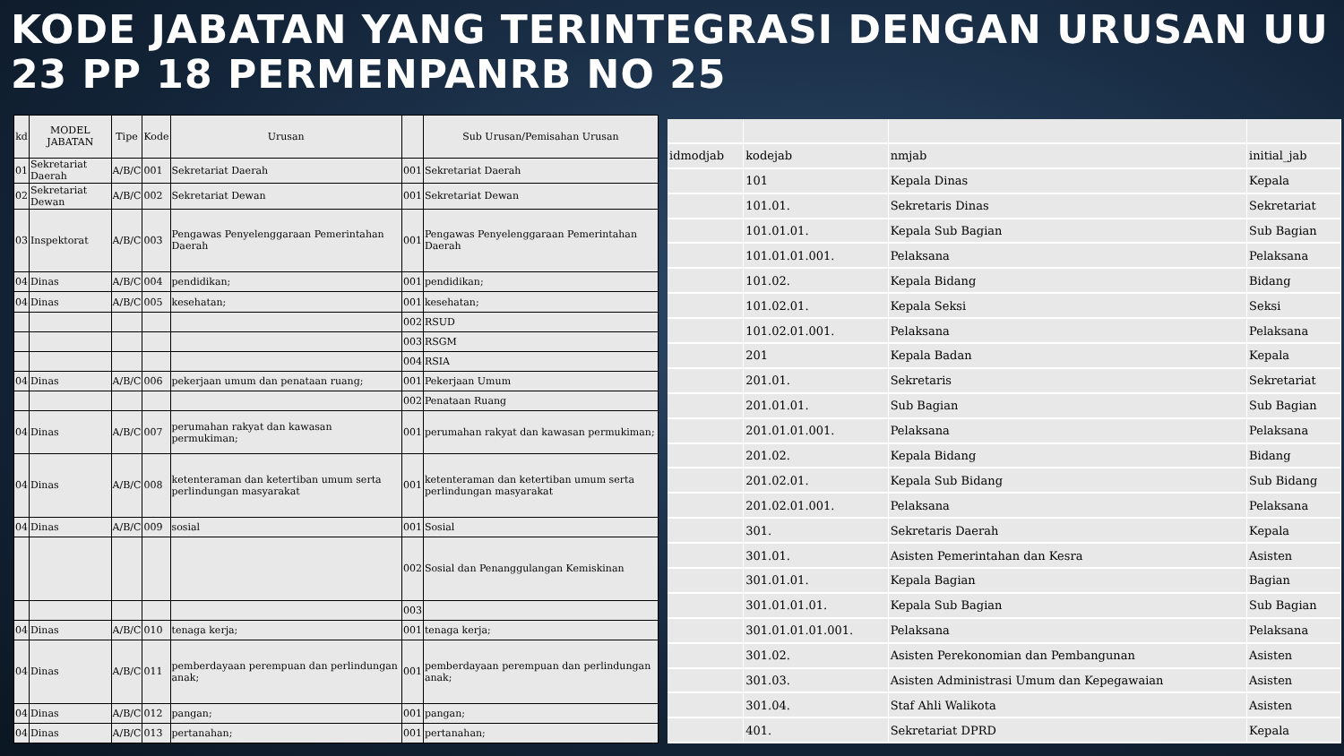KODE JABATAN YANG TERINTEGRASI DENGAN URUSAN UU 23 PP 18 PERMENPANRB NO 25
| kd | MODEL JABATAN | Tipe | Kode | Urusan | | Sub Urusan/Pemisahan Urusan |
| --- | --- | --- | --- | --- | --- | --- |
| 01 | Sekretariat Daerah | A/B/C | 001 | Sekretariat Daerah | 001 | Sekretariat Daerah |
| 02 | Sekretariat Dewan | A/B/C | 002 | Sekretariat Dewan | 001 | Sekretariat Dewan |
| 03 | Inspektorat | A/B/C | 003 | Pengawas Penyelenggaraan Pemerintahan Daerah | 001 | Pengawas Penyelenggaraan Pemerintahan Daerah |
| 04 | Dinas | A/B/C | 004 | pendidikan; | 001 | pendidikan; |
| 04 | Dinas | A/B/C | 005 | kesehatan; | 001 | kesehatan; |
| | | | | | 002 | RSUD |
| | | | | | 003 | RSGM |
| | | | | | 004 | RSIA |
| 04 | Dinas | A/B/C | 006 | pekerjaan umum dan penataan ruang; | 001 | Pekerjaan Umum |
| | | | | | 002 | Penataan Ruang |
| 04 | Dinas | A/B/C | 007 | perumahan rakyat dan kawasan permukiman; | 001 | perumahan rakyat dan kawasan permukiman; |
| 04 | Dinas | A/B/C | 008 | ketenteraman dan ketertiban umum serta perlindungan masyarakat | 001 | ketenteraman dan ketertiban umum serta perlindungan masyarakat |
| 04 | Dinas | A/B/C | 009 | sosial | 001 | Sosial |
| | | | | | 002 | Sosial dan Penanggulangan Kemiskinan |
| | | | | | 003 | |
| 04 | Dinas | A/B/C | 010 | tenaga kerja; | 001 | tenaga kerja; |
| 04 | Dinas | A/B/C | 011 | pemberdayaan perempuan dan perlindungan anak; | 001 | pemberdayaan perempuan dan perlindungan anak; |
| 04 | Dinas | A/B/C | 012 | pangan; | 001 | pangan; |
| 04 | Dinas | A/B/C | 013 | pertanahan; | 001 | pertanahan; |
| idmodjab | kodejab | nmjab | initial_jab |
| --- | --- | --- | --- |
| | 101 | Kepala Dinas | Kepala |
| | 101.01. | Sekretaris Dinas | Sekretariat |
| | 101.01.01. | Kepala Sub Bagian | Sub Bagian |
| | 101.01.01.001. | Pelaksana | Pelaksana |
| | 101.02. | Kepala Bidang | Bidang |
| | 101.02.01. | Kepala Seksi | Seksi |
| | 101.02.01.001. | Pelaksana | Pelaksana |
| | 201 | Kepala Badan | Kepala |
| | 201.01. | Sekretaris | Sekretariat |
| | 201.01.01. | Sub Bagian | Sub Bagian |
| | 201.01.01.001. | Pelaksana | Pelaksana |
| | 201.02. | Kepala Bidang | Bidang |
| | 201.02.01. | Kepala Sub Bidang | Sub Bidang |
| | 201.02.01.001. | Pelaksana | Pelaksana |
| | 301. | Sekretaris Daerah | Kepala |
| | 301.01. | Asisten Pemerintahan dan Kesra | Asisten |
| | 301.01.01. | Kepala Bagian | Bagian |
| | 301.01.01.01. | Kepala Sub Bagian | Sub Bagian |
| | 301.01.01.01.001. | Pelaksana | Pelaksana |
| | 301.02. | Asisten Perekonomian dan Pembangunan | Asisten |
| | 301.03. | Asisten Administrasi Umum dan Kepegawaian | Asisten |
| | 301.04. | Staf Ahli Walikota | Asisten |
| | 401. | Sekretariat DPRD | Kepala |